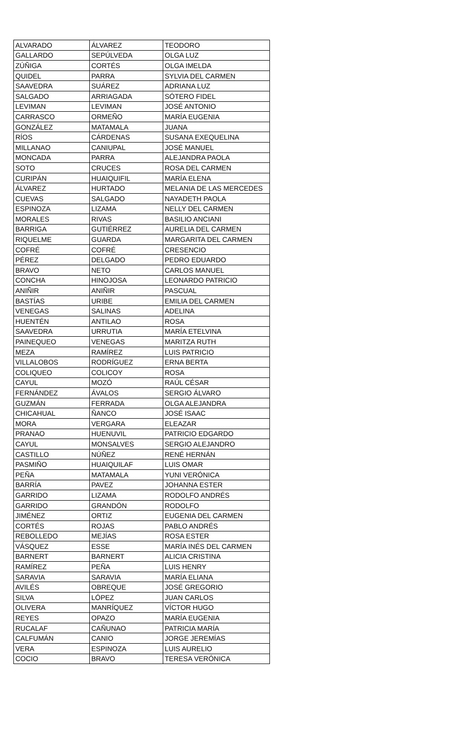| ALVARADO | ÁLVAREZ | TEODORO |
| GALLARDO | SEPÚLVEDA | OLGA LUZ |
| ZÚÑIGA | CORTÉS | OLGA IMELDA |
| QUIDEL | PARRA | SYLVIA DEL CARMEN |
| SAAVEDRA | SUÁREZ | ADRIANA LUZ |
| SALGADO | ARRIAGADA | SÓTERO FIDEL |
| LEVIMAN | LEVIMAN | JOSÉ ANTONIO |
| CARRASCO | ORMEÑO | MARÍA EUGENIA |
| GONZÁLEZ | MATAMALA | JUANA |
| RÍOS | CÁRDENAS | SUSANA EXEQUELINA |
| MILLANAO | CANIUPAL | JOSÉ MANUEL |
| MONCADA | PARRA | ALEJANDRA PAOLA |
| SOTO | CRUCES | ROSA DEL CARMEN |
| CURIPÁN | HUAIQUIFIL | MARÍA ELENA |
| ÁLVAREZ | HURTADO | MELANIA DE LAS MERCEDES |
| CUEVAS | SALGADO | NAYADETH PAOLA |
| ESPINOZA | LIZAMA | NELLY DEL CARMEN |
| MORALES | RIVAS | BASILIO ANCIANI |
| BARRIGA | GUTIÉRREZ | AURELIA DEL CARMEN |
| RIQUELME | GUARDA | MARGARITA DEL CARMEN |
| COFRÉ | COFRÉ | CRESENCIO |
| PÉREZ | DELGADO | PEDRO EDUARDO |
| BRAVO | NETO | CARLOS MANUEL |
| CONCHA | HINOJOSA | LEONARDO PATRICIO |
| ANIÑIR | ANIÑIR | PASCUAL |
| BASTÍAS | URIBE | EMILIA DEL CARMEN |
| VENEGAS | SALINAS | ADELINA |
| HUENTÉN | ANTILAO | ROSA |
| SAAVEDRA | URRUTIA | MARÍA ETELVINA |
| PAINEQUEO | VENEGAS | MARITZA RUTH |
| MEZA | RAMÍREZ | LUIS PATRICIO |
| VILLALOBOS | RODRÍGUEZ | ERNA BERTA |
| COLIQUEO | COLICOY | ROSA |
| CAYUL | MOZÓ | RAÚL CÉSAR |
| FERNÁNDEZ | ÁVALOS | SERGIO ÁLVARO |
| GUZMÁN | FERRADA | OLGA ALEJANDRA |
| CHICAHUAL | ÑANCO | JOSÉ ISAAC |
| MORA | VERGARA | ELEAZAR |
| PRANAO | HUENUVIL | PATRICIO EDGARDO |
| CAYUL | MONSALVES | SERGIO ALEJANDRO |
| CASTILLO | NÚÑEZ | RENÉ HERNÁN |
| PASMIÑO | HUAIQUILAF | LUIS OMAR |
| PEÑA | MATAMALA | YUNI VERÓNICA |
| BARRÍA | PAVEZ | JOHANNA ESTER |
| GARRIDO | LIZAMA | RODOLFO ANDRÉS |
| GARRIDO | GRANDÓN | RODOLFO |
| JIMÉNEZ | ORTIZ | EUGENIA DEL CARMEN |
| CORTÉS | ROJAS | PABLO ANDRÉS |
| REBOLLEDO | MEJÍAS | ROSA ESTER |
| VÁSQUEZ | ESSE | MARÍA INÉS DEL CARMEN |
| BARNERT | BARNERT | ALICIA CRISTINA |
| RAMÍREZ | PEÑA | LUIS HENRY |
| SARAVIA | SARAVIA | MARÍA ELIANA |
| AVILÉS | OBREQUE | JOSÉ GREGORIO |
| SILVA | LÓPEZ | JUAN CARLOS |
| OLIVERA | MANRÍQUEZ | VÍCTOR HUGO |
| REYES | OPAZO | MARÍA EUGENIA |
| RUCALAF | CAÑUNAO | PATRICIA MARÍA |
| CALFUMÁN | CANIO | JORGE JEREMÍAS |
| VERA | ESPINOZA | LUIS AURELIO |
| COCIO | BRAVO | TERESA VERÓNICA |